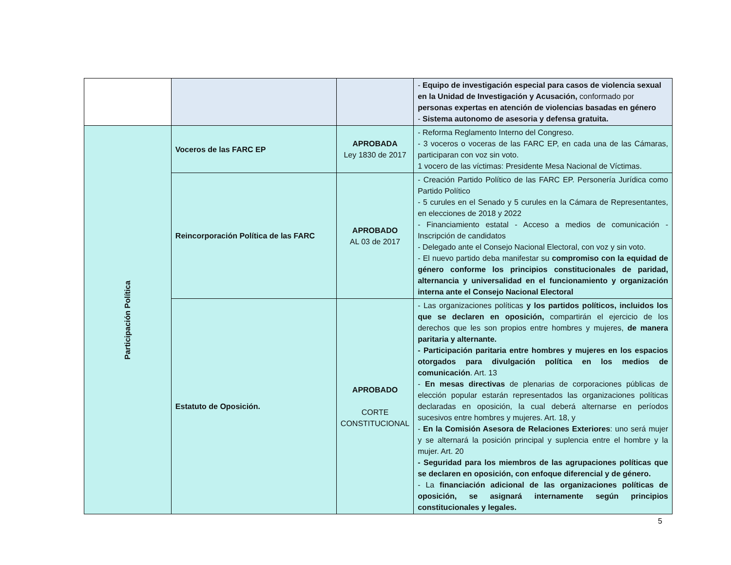| | | | - Equipo de investigación especial para casos de violencia sexual en la Unidad de Investigación y Acusación, conformado por personas expertas en atención de violencias basadas en género - Sistema autonomo de asesoria y defensa gratuita. |
| Participación Política | Voceros de las FARC EP | APROBADA Ley 1830 de 2017 | - Reforma Reglamento Interno del Congreso. - 3 voceros o voceras de las FARC EP, en cada una de las Cámaras, participaran con voz sin voto. 1 vocero de las víctimas: Presidente Mesa Nacional de Víctimas. |
| | Reincorporación Política de las FARC | APROBADO AL 03 de 2017 | - Creación Partido Político de las FARC EP. Personería Jurídica como Partido Político - 5 curules en el Senado y 5 curules en la Cámara de Representantes, en elecciones de 2018 y 2022 - Financiamiento estatal - Acceso a medios de comunicación - Inscripción de candidatos - Delegado ante el Consejo Nacional Electoral, con voz y sin voto. - El nuevo partido deba manifestar su compromiso con la equidad de género conforme los principios constitucionales de paridad, alternancia y universalidad en el funcionamiento y organización interna ante el Consejo Nacional Electoral |
| | Estatuto de Oposición. | APROBADO CORTE CONSTITUCIONAL | - Las organizaciones políticas y los partidos políticos, incluidos los que se declaren en oposición, compartirán el ejercicio de los derechos que les son propios entre hombres y mujeres, de manera paritaria y alternante. - Participación paritaria entre hombres y mujeres en los espacios otorgados para divulgación política en los medios de comunicación . Art. 13 - En mesas directivas de plenarias de corporaciones públicas de elección popular estarán representados las organizaciones políticas declaradas en oposición, la cual deberá alternarse en períodos sucesivos entre hombres y mujeres. Art. 18, y - En la Comisión Asesora de Relaciones Exteriores : uno será mujer y se alternará la posición principal y suplencia entre el hombre y la mujer. Art. 20 - Seguridad para los miembros de las agrupaciones políticas que se declaren en oposición, con enfoque diferencial y de género. - La financiación adicional de las organizaciones políticas de oposición, se asignará internamente según principios constitucionales y legales. |
5